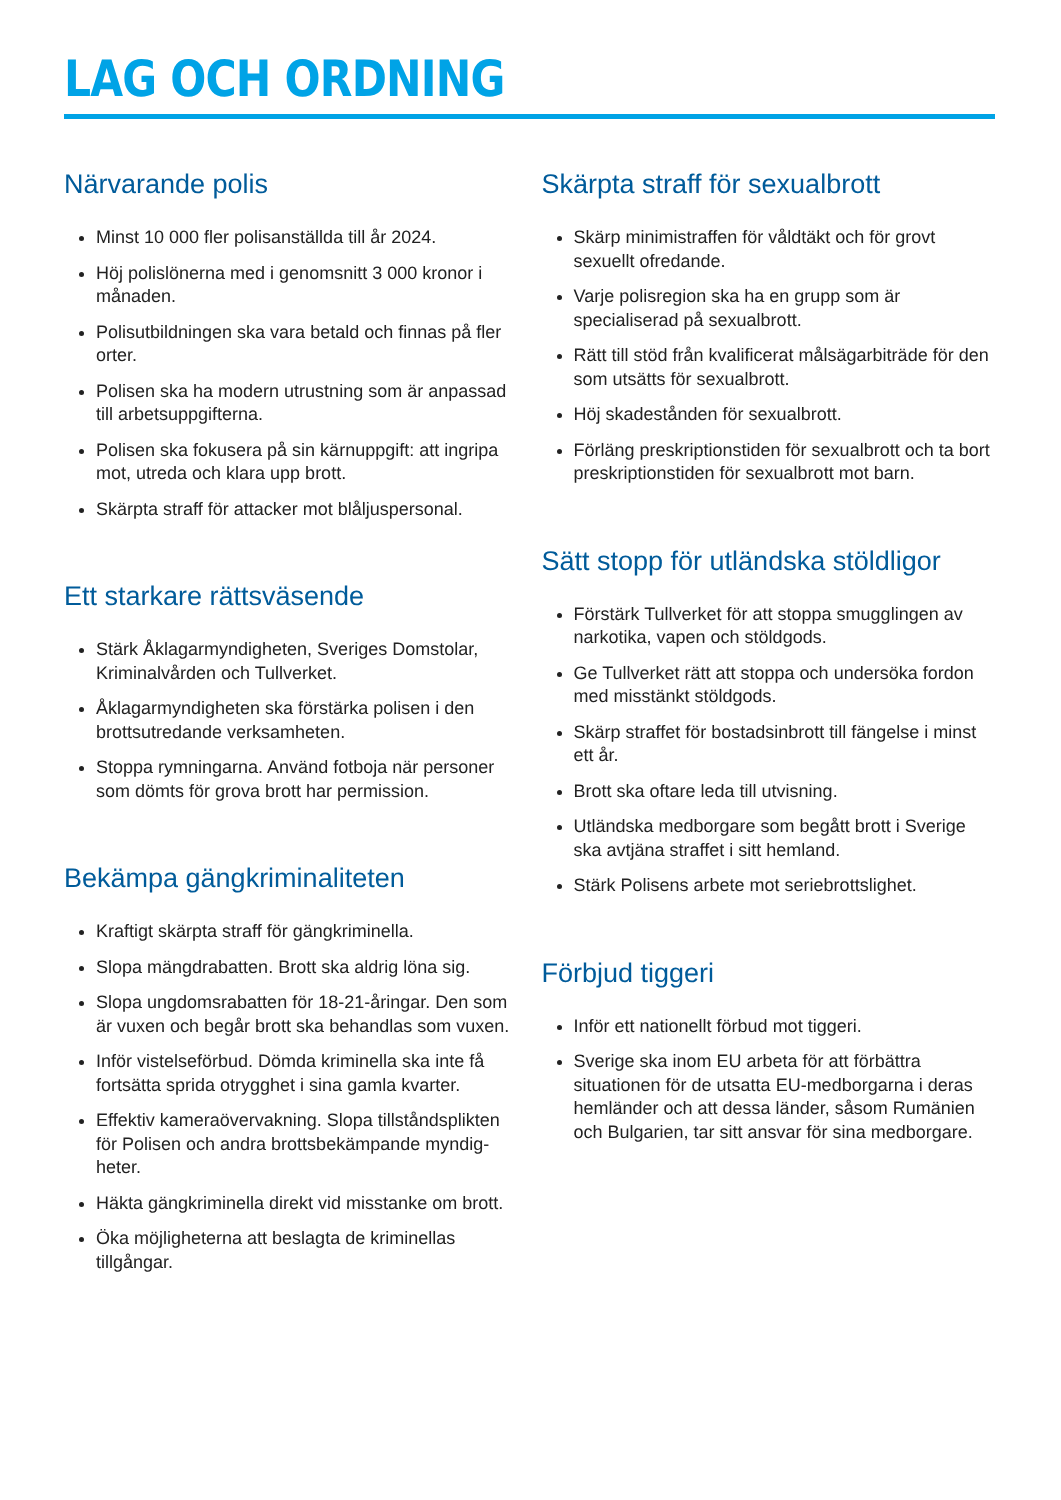LAG OCH ORDNING
Närvarande polis
Minst 10 000 fler polisanställda till år 2024.
Höj polislönerna med i genomsnitt 3 000 kronor i månaden.
Polisutbildningen ska vara betald och finnas på fler orter.
Polisen ska ha modern utrustning som är anpassad till arbetsuppgifterna.
Polisen ska fokusera på sin kärnuppgift: att ingripa mot, utreda och klara upp brott.
Skärpta straff för attacker mot blåljuspersonal.
Ett starkare rättsväsende
Stärk Åklagarmyndigheten, Sveriges Domstolar, Kriminalvården och Tullverket.
Åklagarmyndigheten ska förstärka polisen i den brottsutredande verksamheten.
Stoppa rymningarna. Använd fotboja när personer som dömts för grova brott har permission.
Bekämpa gängkriminaliteten
Kraftigt skärpta straff för gängkriminella.
Slopa mängdrabatten. Brott ska aldrig löna sig.
Slopa ungdomsrabatten för 18-21-åringar. Den som är vuxen och begår brott ska behandlas som vuxen.
Inför vistelseförbud. Dömda kriminella ska inte få fortsätta sprida otrygghet i sina gamla kvarter.
Effektiv kameraövervakning. Slopa tillståndsplikten för Polisen och andra brottsbekämpande myndig-heter.
Häkta gängkriminella direkt vid misstanke om brott.
Öka möjligheterna att beslagta de kriminellas tillgångar.
Skärpta straff för sexualbrott
Skärp minimistraffen för våldtäkt och för grovt sexuellt ofredande.
Varje polisregion ska ha en grupp som är specialiserad på sexualbrott.
Rätt till stöd från kvalificerat målsägarbiträde för den som utsätts för sexualbrott.
Höj skadestånden för sexualbrott.
Förläng preskriptionstiden för sexualbrott och ta bort preskriptionstiden för sexualbrott mot barn.
Sätt stopp för utländska stöldligor
Förstärk Tullverket för att stoppa smugglingen av narkotika, vapen och stöldgods.
Ge Tullverket rätt att stoppa och undersöka fordon med misstänkt stöldgods.
Skärp straffet för bostadsinbrott till fängelse i minst ett år.
Brott ska oftare leda till utvisning.
Utländska medborgare som begått brott i Sverige ska avtjäna straffet i sitt hemland.
Stärk Polisens arbete mot seriebrottslighet.
Förbjud tiggeri
Inför ett nationellt förbud mot tiggeri.
Sverige ska inom EU arbeta för att förbättra situationen för de utsatta EU-medborgarna i deras hemländer och att dessa länder, såsom Rumänien och Bulgarien, tar sitt ansvar för sina medborgare.